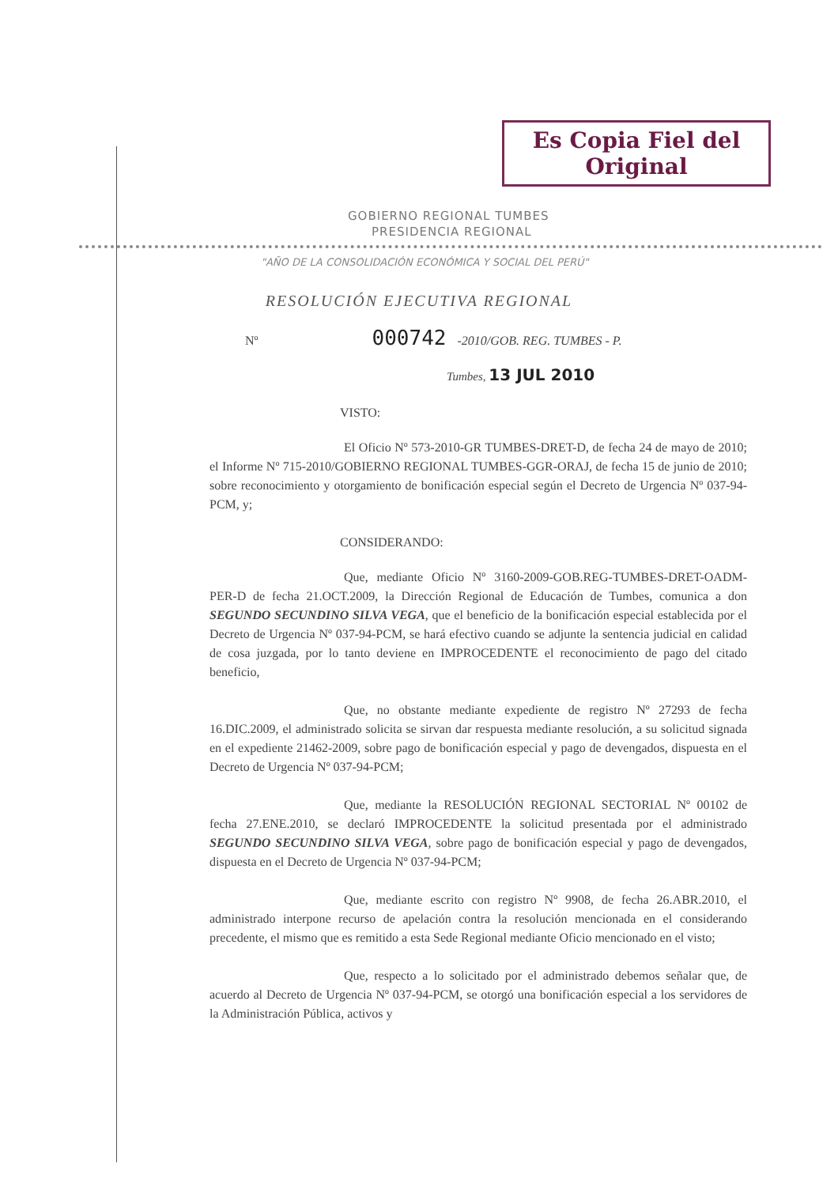Es Copia Fiel del Original
GOBIERNO REGIONAL TUMBES
PRESIDENCIA REGIONAL
"AÑO DE LA CONSOLIDACIÓN ECONÓMICA Y SOCIAL DEL PERÚ"
RESOLUCIÓN EJECUTIVA REGIONAL
Nº 000742 -2010/GOB. REG. TUMBES - P.
Tumbes, 13 JUL 2010
VISTO:
El Oficio Nº 573-2010-GR TUMBES-DRET-D, de fecha 24 de mayo de 2010; el Informe Nº 715-2010/GOBIERNO REGIONAL TUMBES-GGR-ORAJ, de fecha 15 de junio de 2010; sobre reconocimiento y otorgamiento de bonificación especial según el Decreto de Urgencia Nº 037-94-PCM, y;
CONSIDERANDO:
Que, mediante Oficio Nº 3160-2009-GOB.REG-TUMBES-DRET-OADM-PER-D de fecha 21.OCT.2009, la Dirección Regional de Educación de Tumbes, comunica a don SEGUNDO SECUNDINO SILVA VEGA, que el beneficio de la bonificación especial establecida por el Decreto de Urgencia Nº 037-94-PCM, se hará efectivo cuando se adjunte la sentencia judicial en calidad de cosa juzgada, por lo tanto deviene en IMPROCEDENTE el reconocimiento de pago del citado beneficio,
Que, no obstante mediante expediente de registro Nº 27293 de fecha 16.DIC.2009, el administrado solicita se sirvan dar respuesta mediante resolución, a su solicitud signada en el expediente 21462-2009, sobre pago de bonificación especial y pago de devengados, dispuesta en el Decreto de Urgencia Nº 037-94-PCM;
Que, mediante la RESOLUCIÓN REGIONAL SECTORIAL Nº 00102 de fecha 27.ENE.2010, se declaró IMPROCEDENTE la solicitud presentada por el administrado SEGUNDO SECUNDINO SILVA VEGA, sobre pago de bonificación especial y pago de devengados, dispuesta en el Decreto de Urgencia Nº 037-94-PCM;
Que, mediante escrito con registro Nº 9908, de fecha 26.ABR.2010, el administrado interpone recurso de apelación contra la resolución mencionada en el considerando precedente, el mismo que es remitido a esta Sede Regional mediante Oficio mencionado en el visto;
Que, respecto a lo solicitado por el administrado debemos señalar que, de acuerdo al Decreto de Urgencia Nº 037-94-PCM, se otorgó una bonificación especial a los servidores de la Administración Pública, activos y